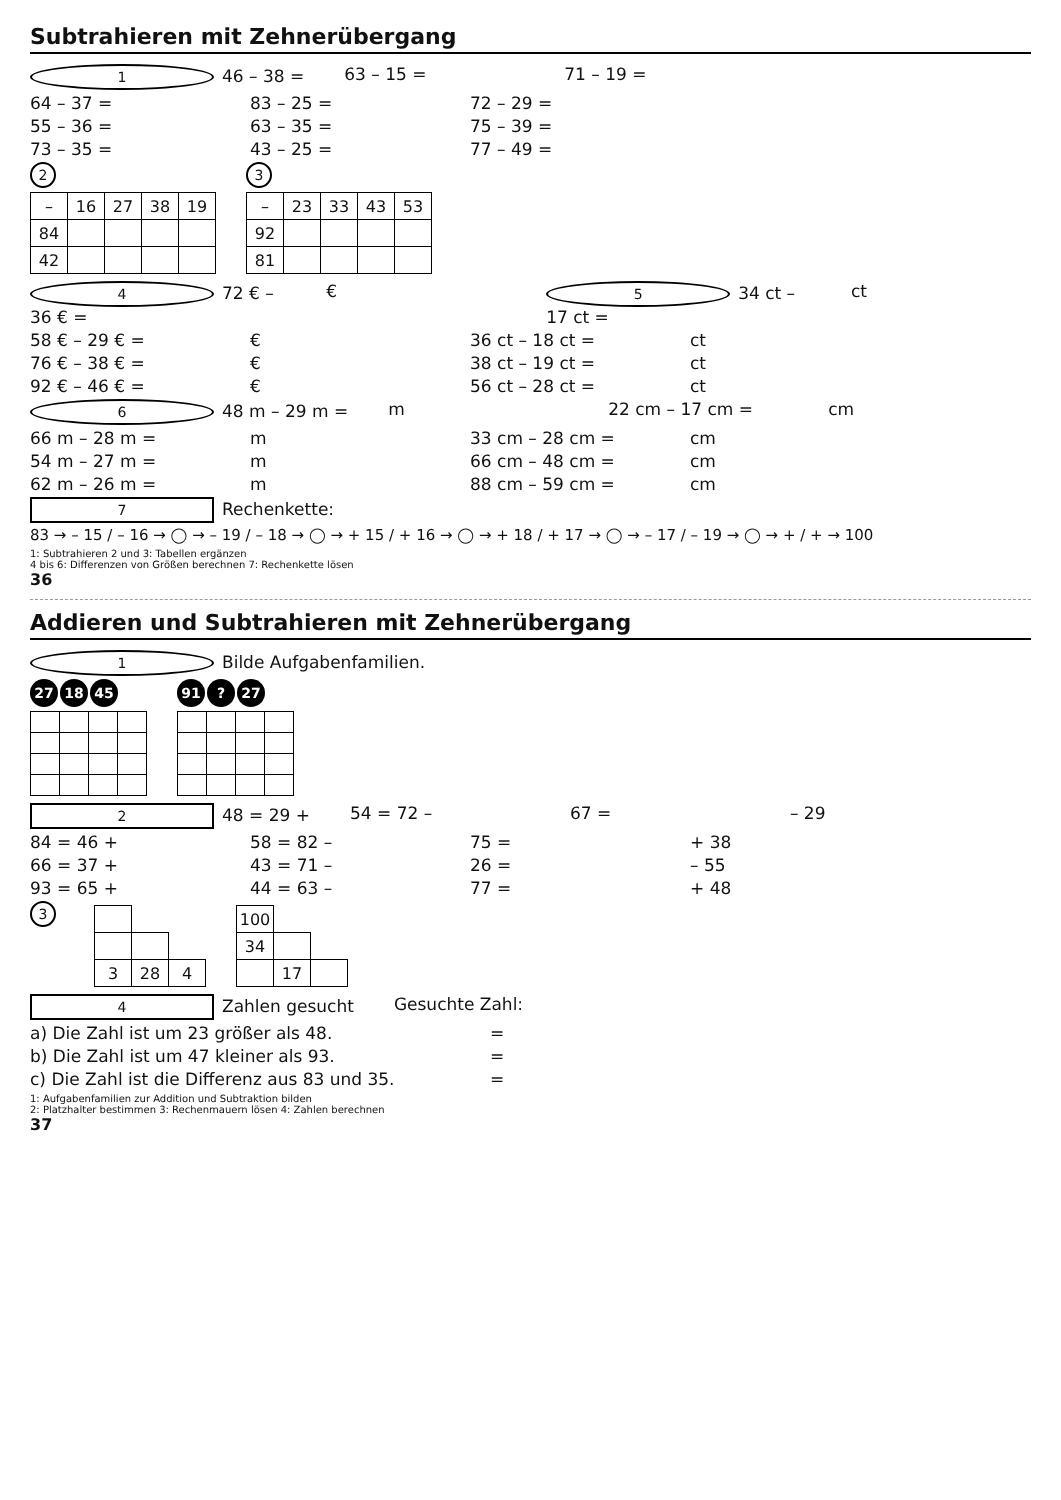Subtrahieren mit Zehnerübergang
1 46 – 38 = 63 – 15 = 71 – 19 =
64 – 37 = 83 – 25 = 72 – 29 =
55 – 36 = 63 – 35 = 75 – 39 =
73 – 35 = 43 – 25 = 77 – 49 =
2
| – | 16 | 27 | 38 | 19 |
| --- | --- | --- | --- | --- |
| 84 | | | | |
| 42 | | | | |
3
| – | 23 | 33 | 43 | 53 |
| --- | --- | --- | --- | --- |
| 92 | | | | |
| 81 | | | | |
4 72 € – 36 € = € 5 34 ct – 17 ct = ct
58 € – 29 € = € 36 ct – 18 ct = ct
76 € – 38 € = € 38 ct – 19 ct = ct
92 € – 46 € = € 56 ct – 28 ct = ct
6 48 m – 29 m = m 22 cm – 17 cm = cm
66 m – 28 m = m 33 cm – 28 cm = cm
54 m – 27 m = m 66 cm – 48 cm = cm
62 m – 26 m = m 88 cm – 59 cm = cm
7 Rechenkette:
83 → – 15 / – 16 → ◯ → – 19 / – 18 → ◯ → + 15 / + 16 → ◯ → + 18 / + 17 → ◯ → – 17 / – 19 → ◯ → + / + → 100
1: Subtrahieren 2 und 3: Tabellen ergänzen
4 bis 6: Differenzen von Größen berechnen 7: Rechenkette lösen
36
Addieren und Subtrahieren mit Zehnerübergang
1 Bilde Aufgabenfamilien.
27 18 45 91? 27
2 48 = 29 + 54 = 72 – 67 = – 29
84 = 46 + 58 = 82 – 75 = + 38
66 = 37 + 43 = 71 – 26 = – 55
93 = 65 + 44 = 63 – 77 = + 48
3
| 3 | 28 | 4 |
| 100 | | |
| 34 | | |
| | 17 | |
4 Zahlen gesucht Gesuchte Zahl:
a) Die Zahl ist um 23 größer als 48. =
b) Die Zahl ist um 47 kleiner als 93. =
c) Die Zahl ist die Differenz aus 83 und 35. =
1: Aufgabenfamilien zur Addition und Subtraktion bilden
2: Platzhalter bestimmen 3: Rechenmauern lösen 4: Zahlen berechnen
37